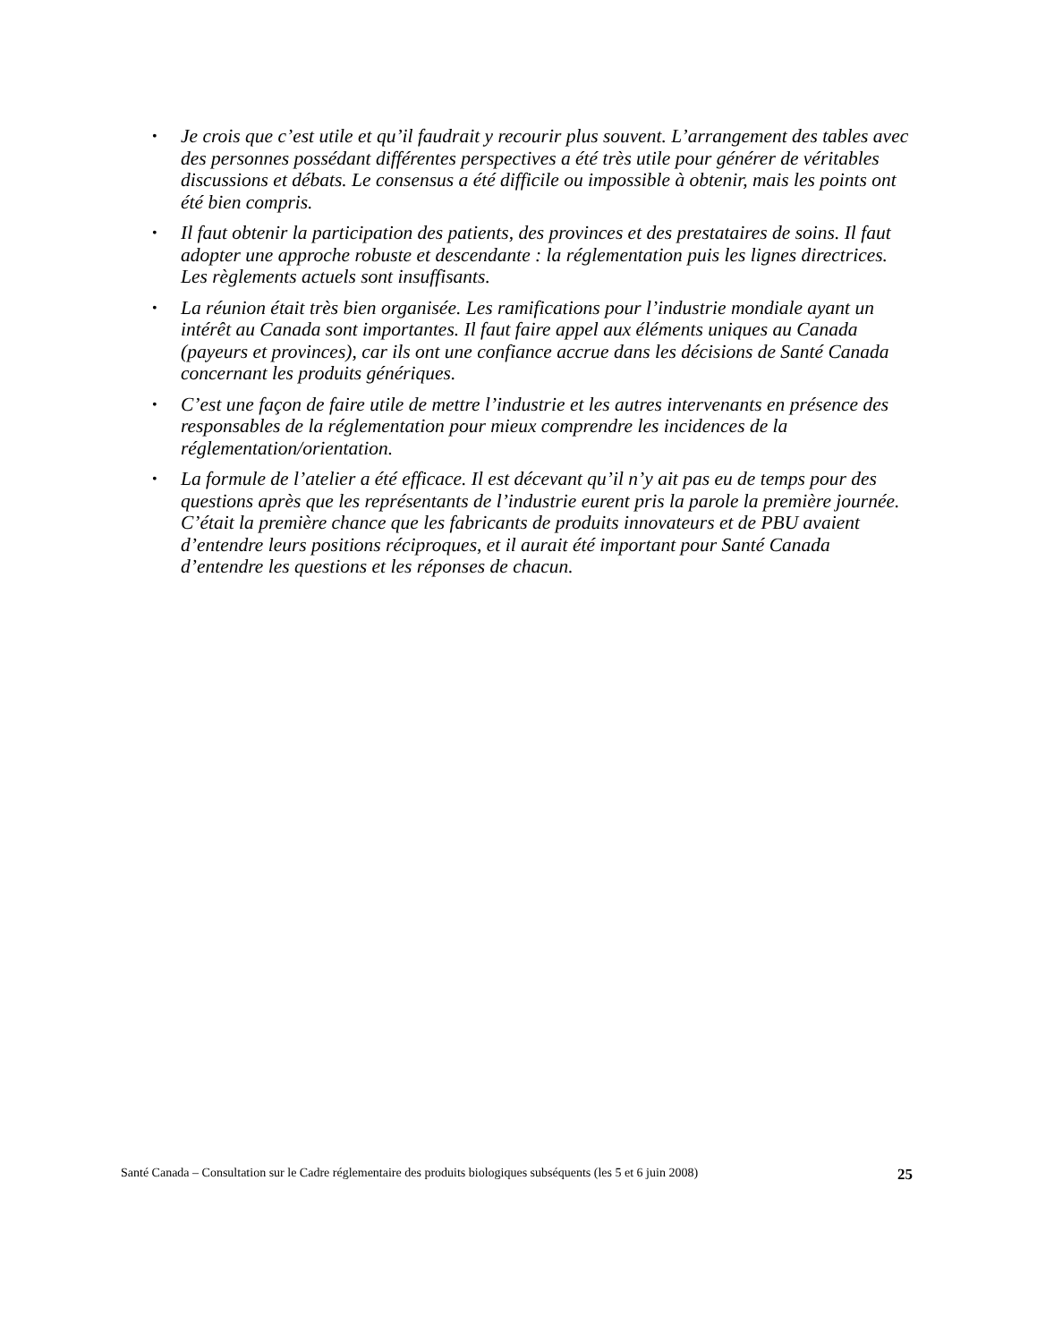• Je crois que c’est utile et qu’il faudrait y recourir plus souvent. L’arrangement des tables avec des personnes possédant différentes perspectives a été très utile pour générer de véritables discussions et débats. Le consensus a été difficile ou impossible à obtenir, mais les points ont été bien compris.
• Il faut obtenir la participation des patients, des provinces et des prestataires de soins. Il faut adopter une approche robuste et descendante : la réglementation puis les lignes directrices. Les règlements actuels sont insuffisants.
• La réunion était très bien organisée. Les ramifications pour l’industrie mondiale ayant un intérêt au Canada sont importantes. Il faut faire appel aux éléments uniques au Canada (payeurs et provinces), car ils ont une confiance accrue dans les décisions de Santé Canada concernant les produits génériques.
• C’est une façon de faire utile de mettre l’industrie et les autres intervenants en présence des responsables de la réglementation pour mieux comprendre les incidences de la réglementation/orientation.
• La formule de l’atelier a été efficace. Il est décevant qu’il n’y ait pas eu de temps pour des questions après que les représentants de l’industrie eurent pris la parole la première journée. C’était la première chance que les fabricants de produits innovateurs et de PBU avaient d’entendre leurs positions réciproques, et il aurait été important pour Santé Canada d’entendre les questions et les réponses de chacun.
Santé Canada – Consultation sur le Cadre réglementaire des produits biologiques subséquents (les 5 et 6 juin 2008) 25